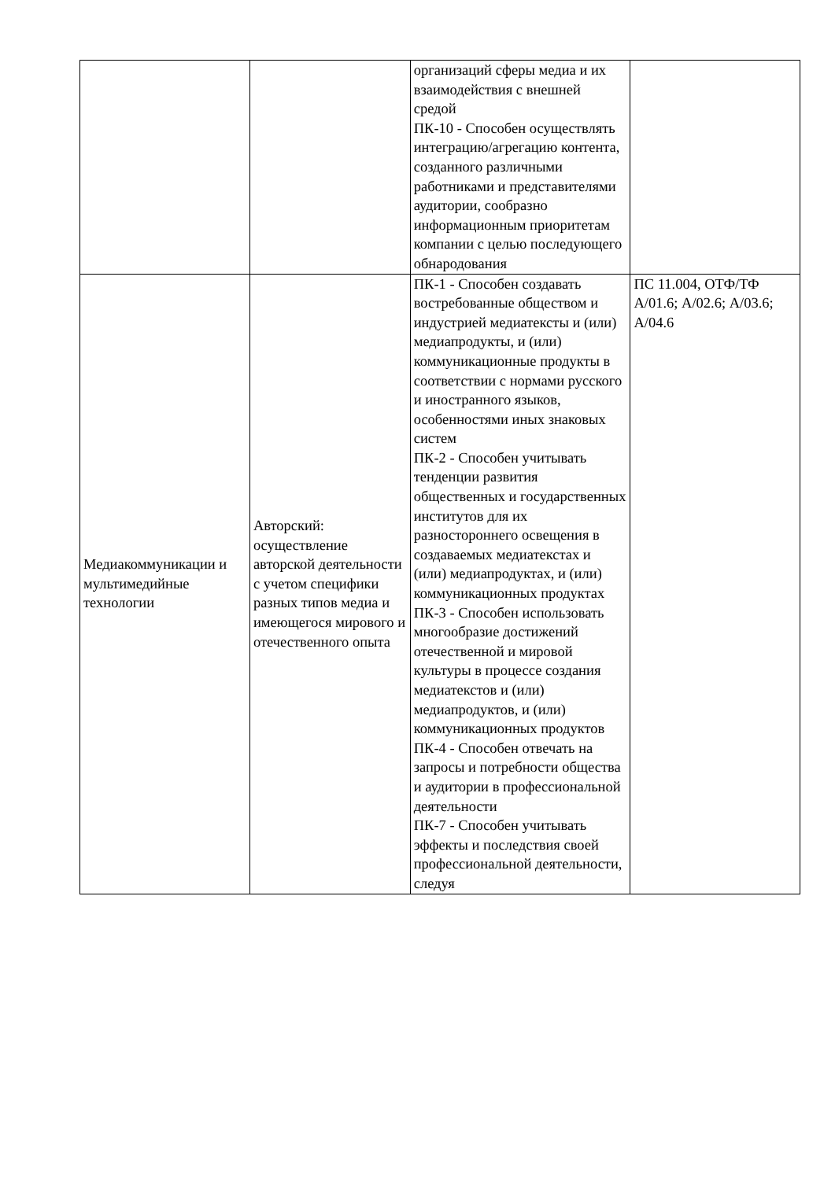| | | организаций сферы медиа и их взаимодействия с внешней средой ПК-10 - Способен осуществлять интеграцию/агрегацию контента, созданного различными работниками и представителями аудитории, сообразно информационным приоритетам компании с целью последующего обнародования | |
| Медиакоммуникации и мультимедийные технологии | Авторский: осуществление авторской деятельности с учетом специфики разных типов медиа и имеющегося мирового и отечественного опыта | ПК-1 - Способен создавать востребованные обществом и индустрией медиатексты и (или) медиапродукты, и (или) коммуникационные продукты в соответствии с нормами русского и иностранного языков, особенностями иных знаковых систем ПК-2 - Способен учитывать тенденции развития общественных и государственных институтов для их разностороннего освещения в создаваемых медиатекстах и (или) медиапродуктах, и (или) коммуникационных продуктах ПК-3 - Способен использовать многообразие достижений отечественной и мировой культуры в процессе создания медиатекстов и (или) медиапродуктов, и (или) коммуникационных продуктов ПК-4 - Способен отвечать на запросы и потребности общества и аудитории в профессиональной деятельности ПК-7 - Способен учитывать эффекты и последствия своей профессиональной деятельности, следуя | ПС 11.004, ОТФ/ТФ А/01.6; А/02.6; А/03.6; А/04.6 |